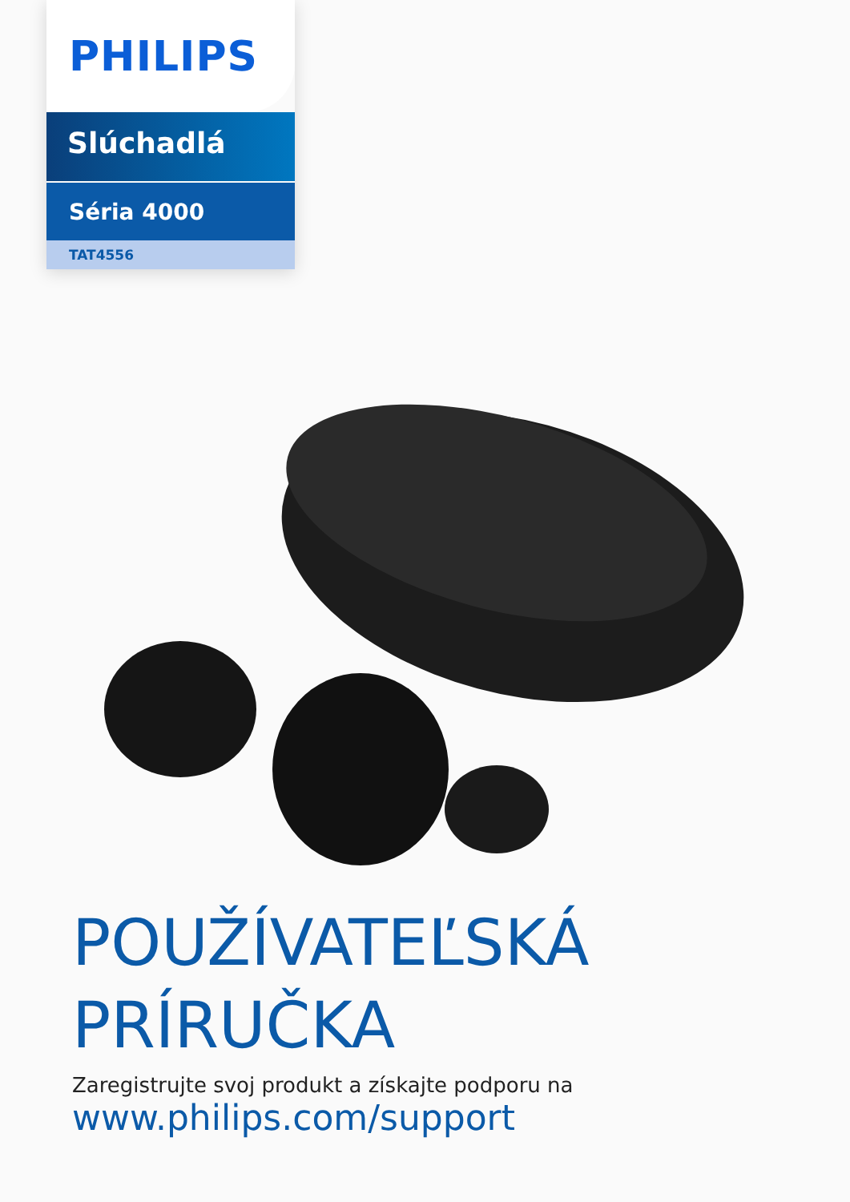PHILIPS
Slúchadlá
Séria 4000
TAT4556
POUŽÍVATEĽSKÁ
PRÍRUČKA
Zaregistrujte svoj produkt a získajte podporu na
www.philips.com/support